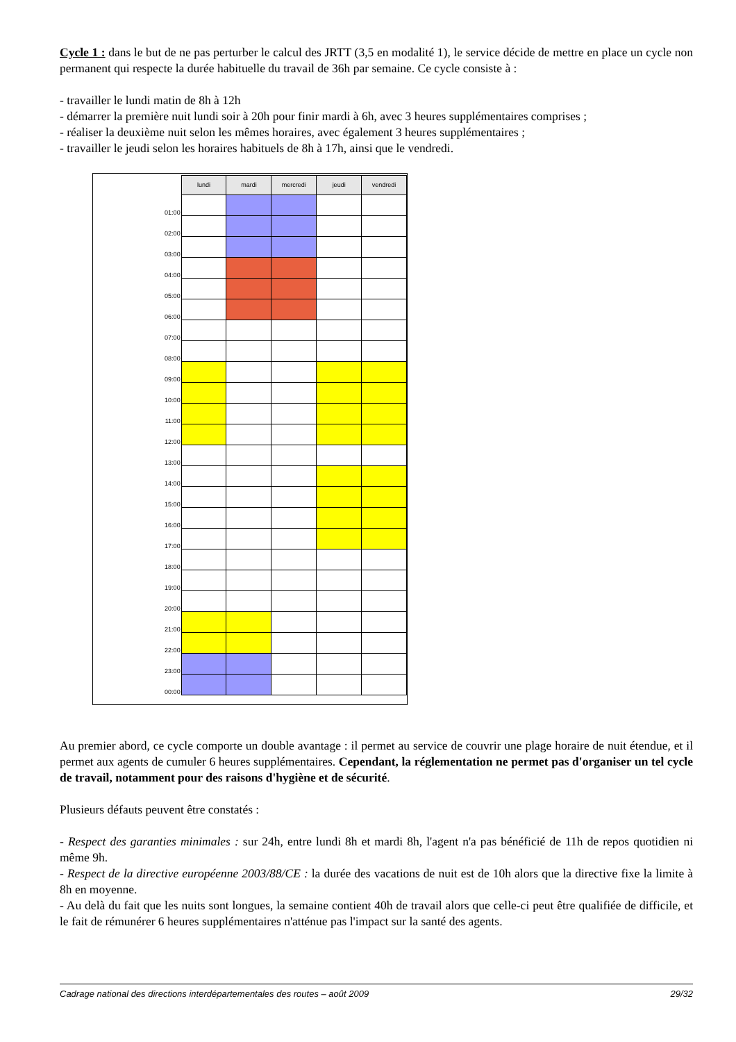Cycle 1 : dans le but de ne pas perturber le calcul des JRTT (3,5 en modalité 1), le service décide de mettre en place un cycle non permanent qui respecte la durée habituelle du travail de 36h par semaine. Ce cycle consiste à :
- travailler le lundi matin de 8h à 12h
- démarrer la première nuit lundi soir à 20h pour finir mardi à 6h, avec 3 heures supplémentaires comprises ;
- réaliser la deuxième nuit selon les mêmes horaires, avec également 3 heures supplémentaires ;
- travailler le jeudi selon les horaires habituels de 8h à 17h, ainsi que le vendredi.
| | lundi | mardi | mercredi | jeudi | vendredi |
| --- | --- | --- | --- | --- | --- |
| 01:00 | | | | | |
| 02:00 | | | | | |
| 03:00 | | | | | |
| 04:00 | | | | | |
| 05:00 | | | | | |
| 06:00 | | | | | |
| 07:00 | | | | | |
| 08:00 | | | | | |
| 09:00 | | | | | |
| 10:00 | | | | | |
| 11:00 | | | | | |
| 12:00 | | | | | |
| 13:00 | | | | | |
| 14:00 | | | | | |
| 15:00 | | | | | |
| 16:00 | | | | | |
| 17:00 | | | | | |
| 18:00 | | | | | |
| 19:00 | | | | | |
| 20:00 | | | | | |
| 21:00 | | | | | |
| 22:00 | | | | | |
| 23:00 | | | | | |
| 00:00 | | | | | |
Au premier abord, ce cycle comporte un double avantage : il permet au service de couvrir une plage horaire de nuit étendue, et il permet aux agents de cumuler 6 heures supplémentaires. Cependant, la réglementation ne permet pas d'organiser un tel cycle de travail, notamment pour des raisons d'hygiène et de sécurité.
Plusieurs défauts peuvent être constatés :
- Respect des garanties minimales : sur 24h, entre lundi 8h et mardi 8h, l'agent n'a pas bénéficié de 11h de repos quotidien ni même 9h.
- Respect de la directive européenne 2003/88/CE : la durée des vacations de nuit est de 10h alors que la directive fixe la limite à 8h en moyenne.
- Au delà du fait que les nuits sont longues, la semaine contient 40h de travail alors que celle-ci peut être qualifiée de difficile, et le fait de rémunérer 6 heures supplémentaires n'atténue pas l'impact sur la santé des agents.
Cadrage national des directions interdépartementales des routes – août 2009 29/32